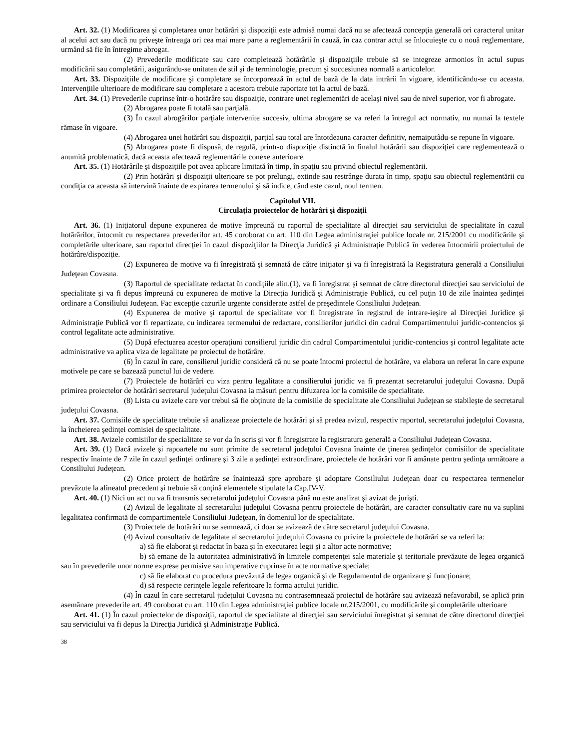Art. 32. (1) Modificarea şi completarea unor hotărâri şi dispoziţii este admisă numai dacă nu se afectează concepţia generală ori caracterul unitar al acelui act sau dacă nu priveşte întreaga ori cea mai mare parte a reglementării în cauză, în caz contrar actul se înlocuieşte cu o nouă reglementare, urmând să fie în întregime abrogat.
(2) Prevederile modificate sau care completează hotărârile şi dispoziţiile trebuie să se integreze armonios în actul supus modificării sau completării, asigurându-se unitatea de stil şi de terminologie, precum şi succesiunea normală a articolelor.
Art. 33. Dispoziţiile de modificare şi completare se încorporează în actul de bază de la data intrării în vigoare, identificându-se cu aceasta. Intervenţiile ulterioare de modificare sau completare a acestora trebuie raportate tot la actul de bază.
Art. 34. (1) Prevederile cuprinse într-o hotărâre sau dispoziţie, contrare unei reglementări de acelaşi nivel sau de nivel superior, vor fi abrogate.
(2) Abrogarea poate fi totală sau parţială.
(3) În cazul abrogărilor parţiale intervenite succesiv, ultima abrogare se va referi la întregul act normativ, nu numai la textele rămase în vigoare.
(4) Abrogarea unei hotărâri sau dispoziţii, parţial sau total are întotdeauna caracter definitiv, nemaiputâdu-se repune în vigoare.
(5) Abrogarea poate fi dispusă, de regulă, printr-o dispoziţie distinctă în finalul hotărârii sau dispoziţiei care reglementează o anumită problematică, dacă aceasta afectează reglementările conexe anterioare.
Art. 35. (1) Hotărârile şi dispoziţiile pot avea aplicare limitată în timp, în spaţiu sau privind obiectul reglementării.
(2) Prin hotărâri şi dispoziţii ulterioare se pot prelungi, extinde sau restrânge durata în timp, spaţiu sau obiectul reglementării cu condiţia ca aceasta să intervină înainte de expirarea termenului şi să indice, când este cazul, noul termen.
Capitolul VII.
Circulaţia proiectelor de hotărâri şi dispoziţii
Art. 36. (1) Iniţiatorul depune expunerea de motive împreună cu raportul de specialitate al direcţiei sau serviciului de specialitate în cazul hotărârilor, întocmit cu respectarea prevederilor art. 45 coroborat cu art. 110 din Legea administraţiei publice locale nr. 215/2001 cu modificările şi completările ulterioare, sau raportul direcţiei în cazul dispoziţiilor la Direcţia Juridică şi Administraţie Publică în vederea întocmirii proiectului de hotărâre/dispoziţie.
(2) Expunerea de motive va fi înregistrată şi semnată de către iniţiator şi va fi înregistrată la Registratura generală a Consiliului Judeţean Covasna.
(3) Raportul de specialitate redactat în condiţiile alin.(1), va fi înregistrat şi semnat de către directorul direcţiei sau serviciului de specialitate şi va fi depus împreună cu expunerea de motive la Direcţia Juridică şi Administraţie Publică, cu cel puţin 10 de zile înaintea şedinţei ordinare a Consiliului Judeţean. Fac excepţie cazurile urgente considerate astfel de preşedintele Consiliului Judeţean.
(4) Expunerea de motive şi raportul de specialitate vor fi înregistrate în registrul de intrare-ieşire al Direcţiei Juridice şi Administraţie Publică vor fi repartizate, cu indicarea termenului de redactare, consilierilor juridici din cadrul Compartimentului juridic-contencios şi control legalitate acte administrative.
(5) După efectuarea acestor operaţiuni consilierul juridic din cadrul Compartimentului juridic-contencios şi control legalitate acte administrative va aplica viza de legalitate pe proiectul de hotărâre.
(6) În cazul în care, consilierul juridic consideră că nu se poate întocmi proiectul de hotărâre, va elabora un referat în care expune motivele pe care se bazează punctul lui de vedere.
(7) Proiectele de hotărâri cu viza pentru legalitate a consilierului juridic va fi prezentat secretarului judeţului Covasna. După primirea proiectelor de hotărâri secretarul judeţului Covasna ia măsuri pentru difuzarea lor la comisiile de specialitate.
(8) Lista cu avizele care vor trebui să fie obţinute de la comisiile de specialitate ale Consiliului Judeţean se stabileşte de secretarul judeţului Covasna.
Art. 37. Comisiile de specialitate trebuie să analizeze proiectele de hotărâri şi să predea avizul, respectiv raportul, secretarului judeţului Covasna, la încheierea şedinţei comisiei de specialitate.
Art. 38. Avizele comisiilor de specialitate se vor da în scris şi vor fi înregistrate la registratura generală a Consiliului Judeţean Covasna.
Art. 39. (1) Dacă avizele şi rapoartele nu sunt primite de secretarul judeţului Covasna înainte de ţinerea şedinţelor comisiilor de specialitate respectiv înainte de 7 zile în cazul şedinţei ordinare şi 3 zile a şedinţei extraordinare, proiectele de hotărâri vor fi amânate pentru şedinţa următoare a Consiliului Judeţean.
(2) Orice proiect de hotărâre se înaintează spre aprobare şi adoptare Consiliului Judeţean doar cu respectarea termenelor prevăzute la alineatul precedent şi trebuie să conţină elementele stipulate la Cap.IV-V.
Art. 40. (1) Nici un act nu va fi transmis secretarului judeţului Covasna până nu este analizat şi avizat de jurişti.
(2) Avizul de legalitate al secretarului judeţului Covasna pentru proiectele de hotărâri, are caracter consultativ care nu va suplini legalitatea confirmată de compartimentele Consiliului Judeţean, în domeniul lor de specialitate.
(3) Proiectele de hotărâri nu se semnează, ci doar se avizează de către secretarul judeţului Covasna.
(4) Avizul consultativ de legalitate al secretarului judeţului Covasna cu privire la proiectele de hotărâri se va referi la:
a) să fie elaborat şi redactat în baza şi în executarea legii şi a altor acte normative;
b) să emane de la autoritatea administrativă în limitele competenţei sale materiale şi teritoriale prevăzute de legea organică sau în prevederile unor norme exprese permisive sau imperative cuprinse în acte normative speciale;
c) să fie elaborat cu procedura prevăzută de legea organică şi de Regulamentul de organizare şi funcţionare;
d) să respecte cerinţele legale referitoare la forma actului juridic.
(4) În cazul în care secretarul judeţului Covasna nu contrasemnează proiectul de hotărâre sau avizează nefavorabil, se aplică prin asemănare prevederile art. 49 coroborat cu art. 110 din Legea administraţiei publice locale nr.215/2001, cu modificările şi completările ulterioare
Art. 41. (1) În cazul proiectelor de dispoziţii, raportul de specialitate al direcţiei sau serviciului înregistrat şi semnat de către directorul direcţiei sau serviciului va fi depus la Direcţia Juridică şi Administraţie Publică.
38